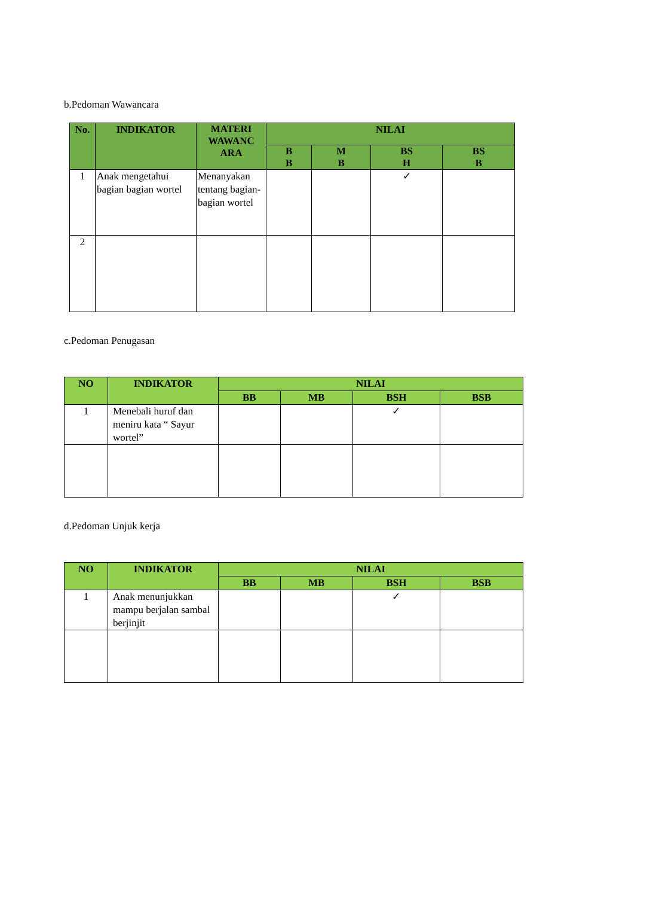b.Pedoman Wawancara
| No. | INDIKATOR | MATERI WAWANC ARA | NILAI | | | |
| --- | --- | --- | --- | --- | --- | --- |
| | | | B B | M B | BS H | BS B |
| 1 | Anak mengetahui bagian bagian wortel | Menanyakan tentang bagian-bagian wortel | | | ✓ | |
| 2 | | | | | | |
c.Pedoman Penugasan
| NO | INDIKATOR | NILAI | | | |
| --- | --- | --- | --- | --- | --- |
| | | BB | MB | BSH | BSB |
| 1 | Menebali huruf dan meniru kata “ Sayur wortel” | | | ✓ | |
d.Pedoman Unjuk kerja
| NO | INDIKATOR | NILAI | | | |
| --- | --- | --- | --- | --- | --- |
| | | BB | MB | BSH | BSB |
| 1 | Anak menunjukkan mampu berjalan sambal berjinjit | | | ✓ | |